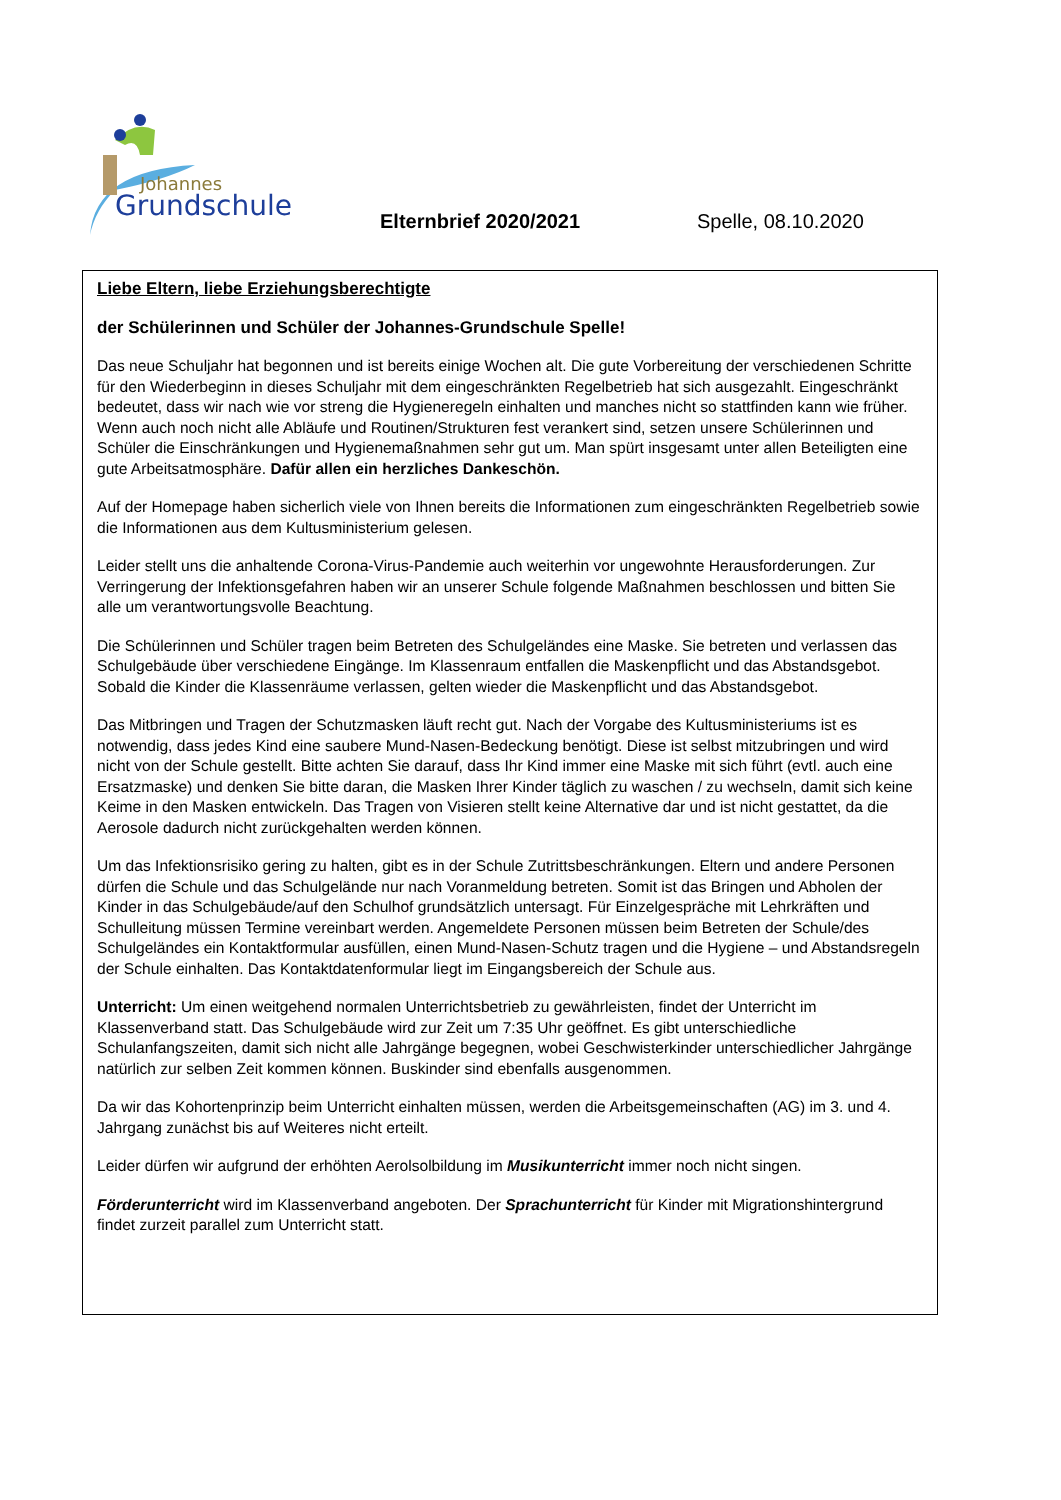Johannes
Grundschule
Elternbrief 2020/2021 Spelle, 08.10.2020
Liebe Eltern, liebe Erziehungsberechtigte
der Schülerinnen und Schüler der Johannes-Grundschule Spelle!
Das neue Schuljahr hat begonnen und ist bereits einige Wochen alt. Die gute Vorbereitung der verschiedenen Schritte für den Wiederbeginn in dieses Schuljahr mit dem eingeschränkten Regelbetrieb hat sich ausgezahlt. Eingeschränkt bedeutet, dass wir nach wie vor streng die Hygieneregeln einhalten und manches nicht so stattfinden kann wie früher. Wenn auch noch nicht alle Abläufe und Routinen/Strukturen fest verankert sind, setzen unsere Schülerinnen und Schüler die Einschränkungen und Hygienemaßnahmen sehr gut um. Man spürt insgesamt unter allen Beteiligten eine gute Arbeitsatmosphäre. Dafür allen ein herzliches Dankeschön.
Auf der Homepage haben sicherlich viele von Ihnen bereits die Informationen zum eingeschränkten Regelbetrieb sowie die Informationen aus dem Kultusministerium gelesen.
Leider stellt uns die anhaltende Corona-Virus-Pandemie auch weiterhin vor ungewohnte Herausforderungen. Zur Verringerung der Infektionsgefahren haben wir an unserer Schule folgende Maßnahmen beschlossen und bitten Sie alle um verantwortungsvolle Beachtung.
Die Schülerinnen und Schüler tragen beim Betreten des Schulgeländes eine Maske. Sie betreten und verlassen das Schulgebäude über verschiedene Eingänge. Im Klassenraum entfallen die Maskenpflicht und das Abstandsgebot. Sobald die Kinder die Klassenräume verlassen, gelten wieder die Maskenpflicht und das Abstandsgebot.
Das Mitbringen und Tragen der Schutzmasken läuft recht gut. Nach der Vorgabe des Kultusministeriums ist es notwendig, dass jedes Kind eine saubere Mund-Nasen-Bedeckung benötigt. Diese ist selbst mitzubringen und wird nicht von der Schule gestellt. Bitte achten Sie darauf, dass Ihr Kind immer eine Maske mit sich führt (evtl. auch eine Ersatzmaske) und denken Sie bitte daran, die Masken Ihrer Kinder täglich zu waschen / zu wechseln, damit sich keine Keime in den Masken entwickeln. Das Tragen von Visieren stellt keine Alternative dar und ist nicht gestattet, da die Aerosole dadurch nicht zurückgehalten werden können.
Um das Infektionsrisiko gering zu halten, gibt es in der Schule Zutrittsbeschränkungen. Eltern und andere Personen dürfen die Schule und das Schulgelände nur nach Voranmeldung betreten. Somit ist das Bringen und Abholen der Kinder in das Schulgebäude/auf den Schulhof grundsätzlich untersagt. Für Einzelgespräche mit Lehrkräften und Schulleitung müssen Termine vereinbart werden. Angemeldete Personen müssen beim Betreten der Schule/des Schulgeländes ein Kontaktformular ausfüllen, einen Mund-Nasen-Schutz tragen und die Hygiene – und Abstandsregeln der Schule einhalten. Das Kontaktdatenformular liegt im Eingangsbereich der Schule aus.
Unterricht: Um einen weitgehend normalen Unterrichtsbetrieb zu gewährleisten, findet der Unterricht im Klassenverband statt. Das Schulgebäude wird zur Zeit um 7:35 Uhr geöffnet. Es gibt unterschiedliche Schulanfangszeiten, damit sich nicht alle Jahrgänge begegnen, wobei Geschwisterkinder unterschiedlicher Jahrgänge natürlich zur selben Zeit kommen können. Buskinder sind ebenfalls ausgenommen.
Da wir das Kohortenprinzip beim Unterricht einhalten müssen, werden die Arbeitsgemeinschaften (AG) im 3. und 4. Jahrgang zunächst bis auf Weiteres nicht erteilt.
Leider dürfen wir aufgrund der erhöhten Aerolsolbildung im Musikunterricht immer noch nicht singen.
Förderunterricht wird im Klassenverband angeboten. Der Sprachunterricht für Kinder mit Migrationshintergrund findet zurzeit parallel zum Unterricht statt.